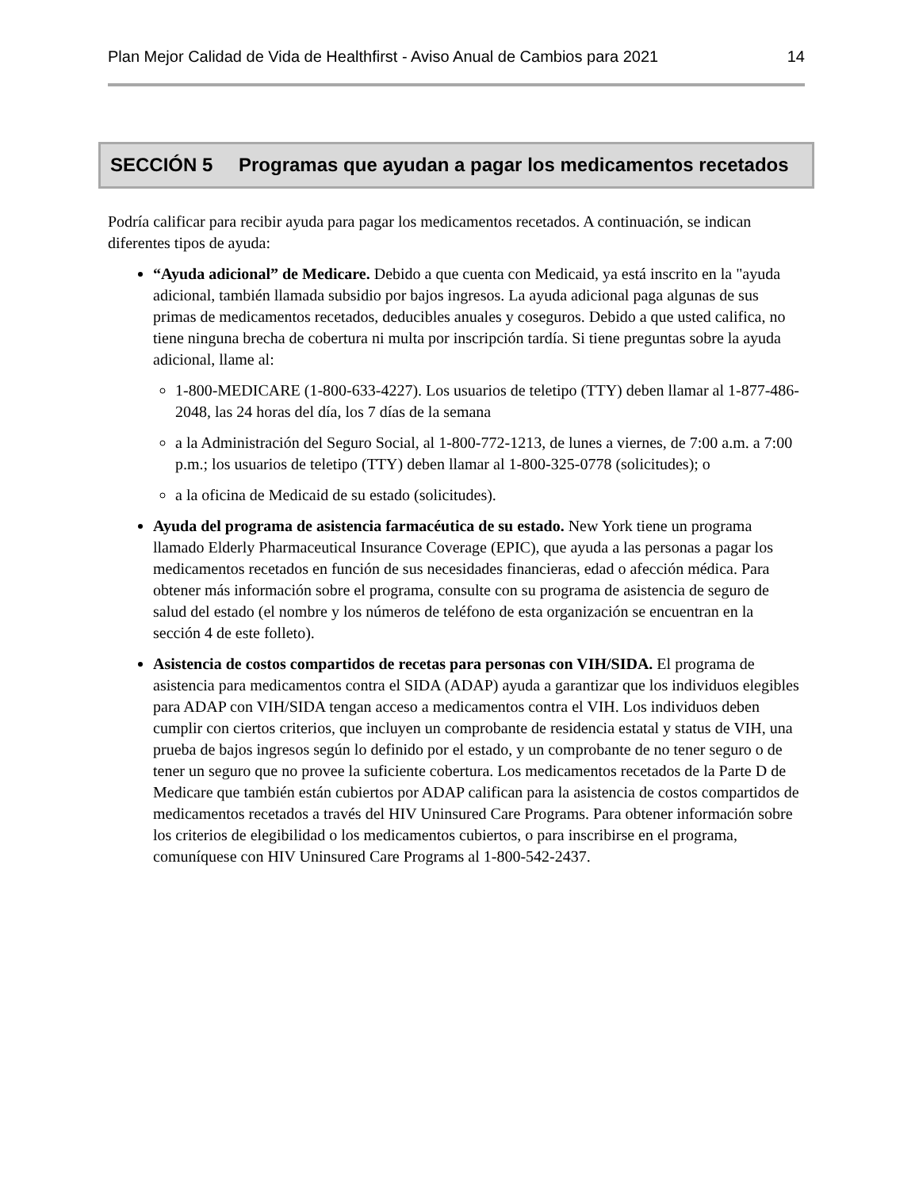Plan Mejor Calidad de Vida de Healthfirst - Aviso Anual de Cambios para 2021 14
SECCIÓN 5 Programas que ayudan a pagar los medicamentos recetados
Podría calificar para recibir ayuda para pagar los medicamentos recetados. A continuación, se indican diferentes tipos de ayuda:
“Ayuda adicional” de Medicare. Debido a que cuenta con Medicaid, ya está inscrito en la "ayuda adicional, también llamada subsidio por bajos ingresos. La ayuda adicional paga algunas de sus primas de medicamentos recetados, deducibles anuales y coseguros. Debido a que usted califica, no tiene ninguna brecha de cobertura ni multa por inscripción tardía. Si tiene preguntas sobre la ayuda adicional, llame al:
1-800-MEDICARE (1-800-633-4227). Los usuarios de teletipo (TTY) deben llamar al 1-877-486-2048, las 24 horas del día, los 7 días de la semana
a la Administración del Seguro Social, al 1-800-772-1213, de lunes a viernes, de 7:00 a.m. a 7:00 p.m.; los usuarios de teletipo (TTY) deben llamar al 1-800-325-0778 (solicitudes); o
a la oficina de Medicaid de su estado (solicitudes).
Ayuda del programa de asistencia farmacéutica de su estado. New York tiene un programa llamado Elderly Pharmaceutical Insurance Coverage (EPIC), que ayuda a las personas a pagar los medicamentos recetados en función de sus necesidades financieras, edad o afección médica. Para obtener más información sobre el programa, consulte con su programa de asistencia de seguro de salud del estado (el nombre y los números de teléfono de esta organización se encuentran en la sección 4 de este folleto).
Asistencia de costos compartidos de recetas para personas con VIH/SIDA. El programa de asistencia para medicamentos contra el SIDA (ADAP) ayuda a garantizar que los individuos elegibles para ADAP con VIH/SIDA tengan acceso a medicamentos contra el VIH. Los individuos deben cumplir con ciertos criterios, que incluyen un comprobante de residencia estatal y status de VIH, una prueba de bajos ingresos según lo definido por el estado, y un comprobante de no tener seguro o de tener un seguro que no provee la suficiente cobertura. Los medicamentos recetados de la Parte D de Medicare que también están cubiertos por ADAP califican para la asistencia de costos compartidos de medicamentos recetados a través del HIV Uninsured Care Programs. Para obtener información sobre los criterios de elegibilidad o los medicamentos cubiertos, o para inscribirse en el programa, comuníquese con HIV Uninsured Care Programs al 1-800-542-2437.